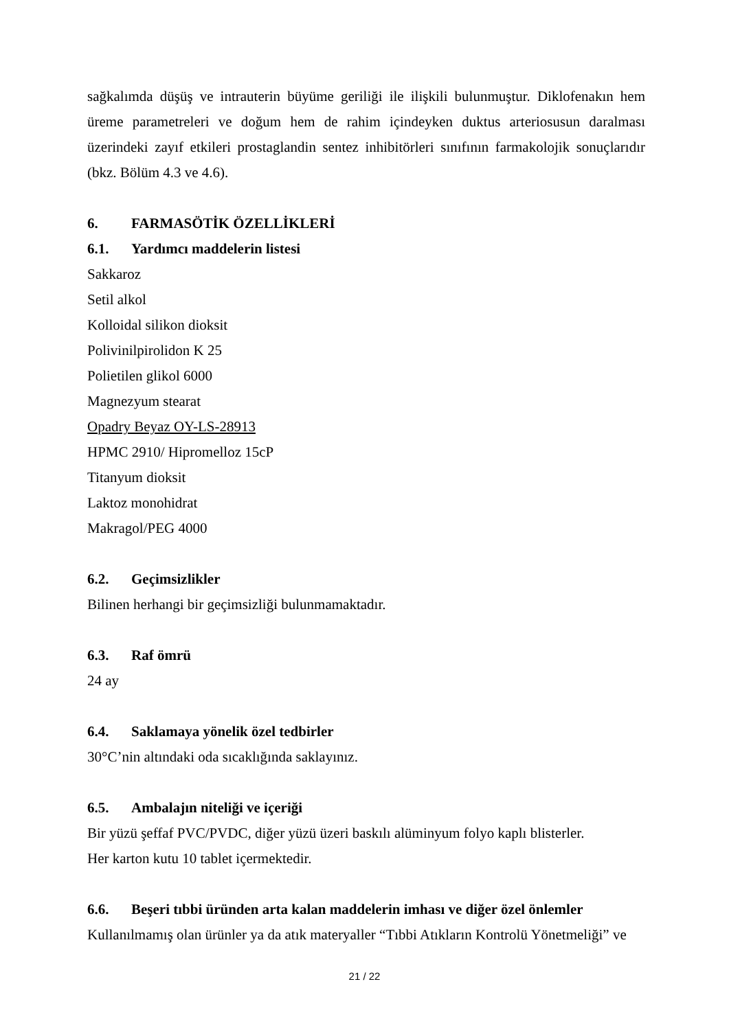sağkalımda düşüş ve intrauterin büyüme geriliği ile ilişkili bulunmuştur. Diklofenakın hem üreme parametreleri ve doğum hem de rahim içindeyken duktus arteriosusun daralması üzerindeki zayıf etkileri prostaglandin sentez inhibitörleri sınıfının farmakolojik sonuçlarıdır (bkz. Bölüm 4.3 ve 4.6).
6. FARMASÖTİK ÖZELLİKLERİ
6.1. Yardımcı maddelerin listesi
Sakkaroz
Setil alkol
Kolloidal silikon dioksit
Polivinilpirolidon K 25
Polietilen glikol 6000
Magnezyum stearat
Opadry Beyaz OY-LS-28913
HPMC 2910/ Hipromelloz 15cP
Titanyum dioksit
Laktoz monohidrat
Makragol/PEG 4000
6.2. Geçimsizlikler
Bilinen herhangi bir geçimsizliği bulunmamaktadır.
6.3. Raf ömrü
24 ay
6.4. Saklamaya yönelik özel tedbirler
30°C’nin altındaki oda sıcaklığında saklayınız.
6.5. Ambalajın niteliği ve içeriği
Bir yüzü şeffaf PVC/PVDC, diğer yüzü üzeri baskılı alüminyum folyo kaplı blisterler.
Her karton kutu 10 tablet içermektedir.
6.6. Beşeri tıbbi üründen arta kalan maddelerin imhası ve diğer özel önlemler
Kullanılmamış olan ürünler ya da atık materyaller “Tıbbi Atıkların Kontrolü Yönetmeliği” ve
21 / 22